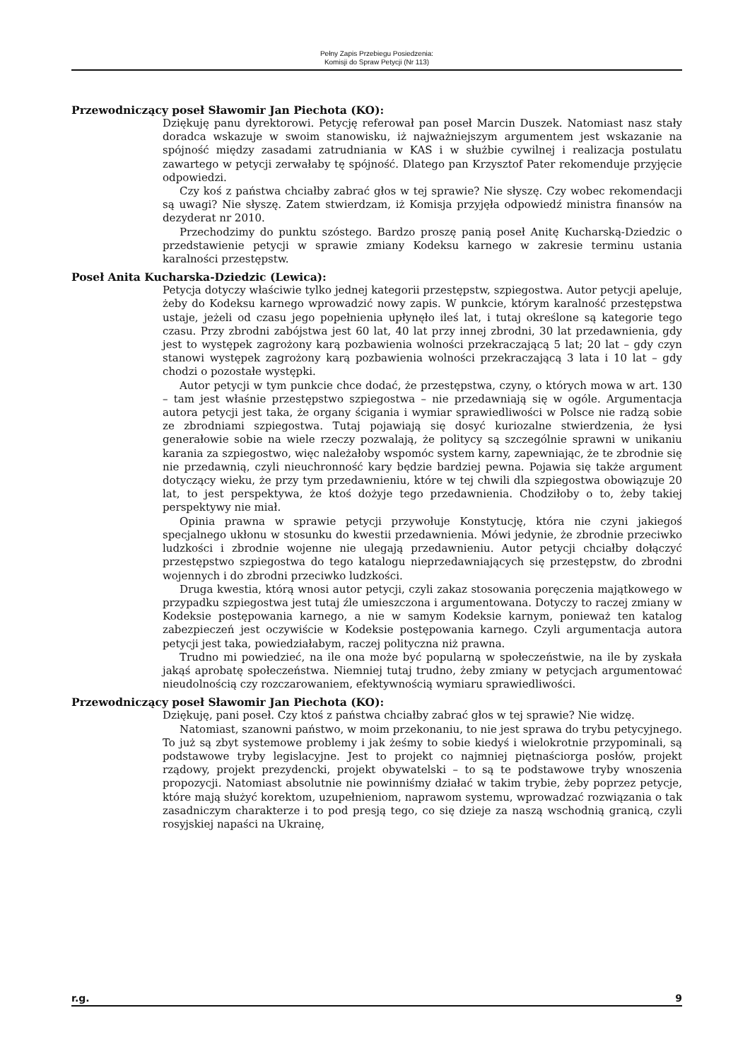Pełny Zapis Przebiegu Posiedzenia:
Komisji do Spraw Petycji (Nr 113)
Przewodniczący poseł Sławomir Jan Piechota (KO):
Dziękuję panu dyrektorowi. Petycję referował pan poseł Marcin Duszek. Natomiast nasz stały doradca wskazuje w swoim stanowisku, iż najważniejszym argumentem jest wskazanie na spójność między zasadami zatrudniania w KAS i w służbie cywilnej i realizacja postulatu zawartego w petycji zerwałaby tę spójność. Dlatego pan Krzysztof Pater rekomenduje przyjęcie odpowiedzi.
Czy koś z państwa chciałby zabrać głos w tej sprawie? Nie słyszę. Czy wobec rekomendacji są uwagi? Nie słyszę. Zatem stwierdzam, iż Komisja przyjęła odpowiedź ministra finansów na dezyderat nr 2010.
Przechodzimy do punktu szóstego. Bardzo proszę panią poseł Anitę Kucharską-Dziedzic o przedstawienie petycji w sprawie zmiany Kodeksu karnego w zakresie terminu ustania karalności przestępstw.
Poseł Anita Kucharska-Dziedzic (Lewica):
Petycja dotyczy właściwie tylko jednej kategorii przestępstw, szpiegostwa. Autor petycji apeluje, żeby do Kodeksu karnego wprowadzić nowy zapis. W punkcie, którym karalność przestępstwa ustaje, jeżeli od czasu jego popełnienia upłynęło ileś lat, i tutaj określone są kategorie tego czasu. Przy zbrodni zabójstwa jest 60 lat, 40 lat przy innej zbrodni, 30 lat przedawnienia, gdy jest to występek zagrożony karą pozbawienia wolności przekraczającą 5 lat; 20 lat – gdy czyn stanowi występek zagrożony karą pozbawienia wolności przekraczającą 3 lata i 10 lat – gdy chodzi o pozostałe występki.
Autor petycji w tym punkcie chce dodać, że przestępstwa, czyny, o których mowa w art. 130 – tam jest właśnie przestępstwo szpiegostwa – nie przedawniają się w ogóle. Argumentacja autora petycji jest taka, że organy ścigania i wymiar sprawiedliwości w Polsce nie radzą sobie ze zbrodniami szpiegostwa. Tutaj pojawiają się dosyć kuriozalne stwierdzenia, że łysi generałowie sobie na wiele rzeczy pozwalają, że politycy są szczególnie sprawni w unikaniu karania za szpiegostwo, więc należałoby wspomóc system karny, zapewniając, że te zbrodnie się nie przedawnią, czyli nieuchronność kary będzie bardziej pewna. Pojawia się także argument dotyczący wieku, że przy tym przedawnieniu, które w tej chwili dla szpiegostwa obowiązuje 20 lat, to jest perspektywa, że ktoś dożyje tego przedawnienia. Chodziłoby o to, żeby takiej perspektywy nie miał.
Opinia prawna w sprawie petycji przywołuje Konstytucję, która nie czyni jakiegoś specjalnego ukłonu w stosunku do kwestii przedawnienia. Mówi jedynie, że zbrodnie przeciwko ludzkości i zbrodnie wojenne nie ulegają przedawnieniu. Autor petycji chciałby dołączyć przestępstwo szpiegostwa do tego katalogu nieprzedawniających się przestępstw, do zbrodni wojennych i do zbrodni przeciwko ludzkości.
Druga kwestia, którą wnosi autor petycji, czyli zakaz stosowania poręczenia majątkowego w przypadku szpiegostwa jest tutaj źle umieszczona i argumentowana. Dotyczy to raczej zmiany w Kodeksie postępowania karnego, a nie w samym Kodeksie karnym, ponieważ ten katalog zabezpieczeń jest oczywiście w Kodeksie postępowania karnego. Czyli argumentacja autora petycji jest taka, powiedziałabym, raczej polityczna niż prawna.
Trudno mi powiedzieć, na ile ona może być popularną w społeczeństwie, na ile by zyskała jakąś aprobatę społeczeństwa. Niemniej tutaj trudno, żeby zmiany w petycjach argumentować nieudolnością czy rozczarowaniem, efektywnością wymiaru sprawiedliwości.
Przewodniczący poseł Sławomir Jan Piechota (KO):
Dziękuję, pani poseł. Czy ktoś z państwa chciałby zabrać głos w tej sprawie? Nie widzę.
Natomiast, szanowni państwo, w moim przekonaniu, to nie jest sprawa do trybu petycyjnego. To już są zbyt systemowe problemy i jak żeśmy to sobie kiedyś i wielokrotnie przypominali, są podstawowe tryby legislacyjne. Jest to projekt co najmniej piętnaściorga posłów, projekt rządowy, projekt prezydencki, projekt obywatelski – to są te podstawowe tryby wnoszenia propozycji. Natomiast absolutnie nie powinniśmy działać w takim trybie, żeby poprzez petycje, które mają służyć korektom, uzupełnieniom, naprawom systemu, wprowadzać rozwiązania o tak zasadniczym charakterze i to pod presją tego, co się dzieje za naszą wschodnią granicą, czyli rosyjskiej napaści na Ukrainę,
r.g. 9